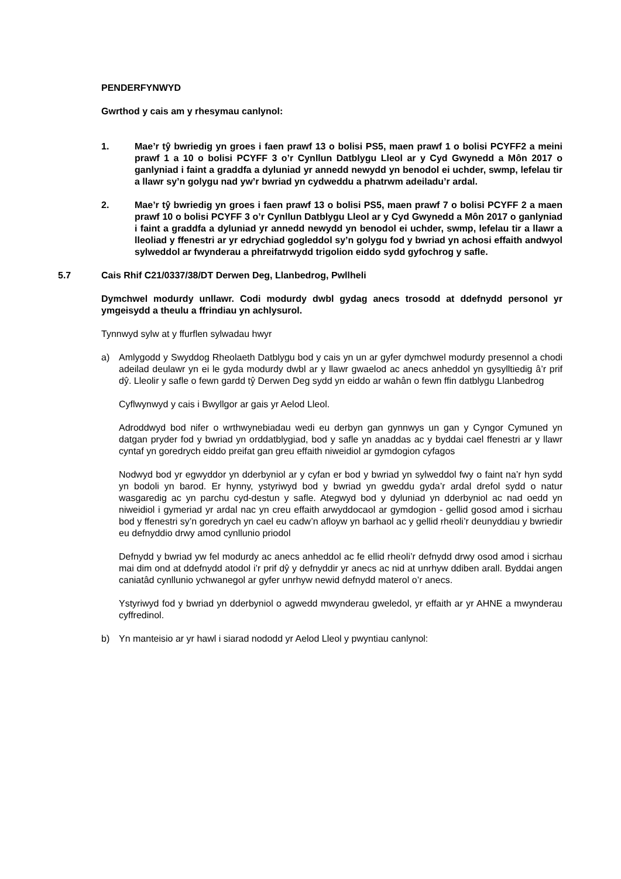PENDERFYNWYD
Gwrthod y cais am y rhesymau canlynol:
1. Mae’r tŷ bwriedig yn groes i faen prawf 13 o bolisi PS5, maen prawf 1 o bolisi PCYFF2 a meini prawf 1 a 10 o bolisi PCYFF 3 o’r Cynllun Datblygu Lleol ar y Cyd Gwynedd a Môn 2017 o ganlyniad i faint a graddfa a dyluniad yr annedd newydd yn benodol ei uchder, swmp, lefelau tir a llawr sy’n golygu nad yw’r bwriad yn cydweddu a phatrwm adeiladu’r ardal.
2. Mae’r tŷ bwriedig yn groes i faen prawf 13 o bolisi PS5, maen prawf 7 o bolisi PCYFF 2 a maen prawf 10 o bolisi PCYFF 3 o’r Cynllun Datblygu Lleol ar y Cyd Gwynedd a Môn 2017 o ganlyniad i faint a graddfa a dyluniad yr annedd newydd yn benodol ei uchder, swmp, lefelau tir a llawr a lleoliad y ffenestri ar yr edrychiad gogleddol sy’n golygu fod y bwriad yn achosi effaith andwyol sylweddol ar fwynderau a phreifatrwydd trigolion eiddo sydd gyfochrog y safle.
5.7 Cais Rhif C21/0337/38/DT Derwen Deg, Llanbedrog, Pwllheli
Dymchwel modurdy unllawr. Codi modurdy dwbl gydag anecs trosodd at ddefnydd personol yr ymgeisydd a theulu a ffrindiau yn achlysurol.
Tynnwyd sylw at y ffurflen sylwadau hwyr
a) Amlygodd y Swyddog Rheolaeth Datblygu bod y cais yn un ar gyfer dymchwel modurdy presennol a chodi adeilad deulawr yn ei le gyda modurdy dwbl ar y llawr gwaelod ac anecs anheddol yn gysylltiedig â’r prif dŷ. Lleolir y safle o fewn gardd tŷ Derwen Deg sydd yn eiddo ar wahân o fewn ffin datblygu Llanbedrog
Cyflwynwyd y cais i Bwyllgor ar gais yr Aelod Lleol.
Adroddwyd bod nifer o wrthwynebiadau wedi eu derbyn gan gynnwys un gan y Cyngor Cymuned yn datgan pryder fod y bwriad yn orddatblygiad, bod y safle yn anaddas ac y byddai cael ffenestri ar y llawr cyntaf yn goredrych eiddo preifat gan greu effaith niweidiol ar gymdogion cyfagos
Nodwyd bod yr egwyddor yn dderbyniol ar y cyfan er bod y bwriad yn sylweddol fwy o faint na’r hyn sydd yn bodoli yn barod. Er hynny, ystyriwyd bod y bwriad yn gweddu gyda’r ardal drefol sydd o natur wasgaredig ac yn parchu cyd-destun y safle. Ategwyd bod y dyluniad yn dderbyniol ac nad oedd yn niweidiol i gymeriad yr ardal nac yn creu effaith arwyddocaol ar gymdogion - gellid gosod amod i sicrhau bod y ffenestri sy’n goredrych yn cael eu cadw’n afloyw yn barhaol ac y gellid rheoli’r deunyddiau y bwriedir eu defnyddio drwy amod cynllunio priodol
Defnydd y bwriad yw fel modurdy ac anecs anheddol ac fe ellid rheoli’r defnydd drwy osod amod i sicrhau mai dim ond at ddefnydd atodol i’r prif dŷ y defnyddir yr anecs ac nid at unrhyw ddiben arall. Byddai angen caniatâd cynllunio ychwanegol ar gyfer unrhyw newid defnydd materol o’r anecs.
Ystyriwyd fod y bwriad yn dderbyniol o agwedd mwynderau gweledol, yr effaith ar yr AHNE a mwynderau cyffredinol.
b) Yn manteisio ar yr hawl i siarad nododd yr Aelod Lleol y pwyntiau canlynol: